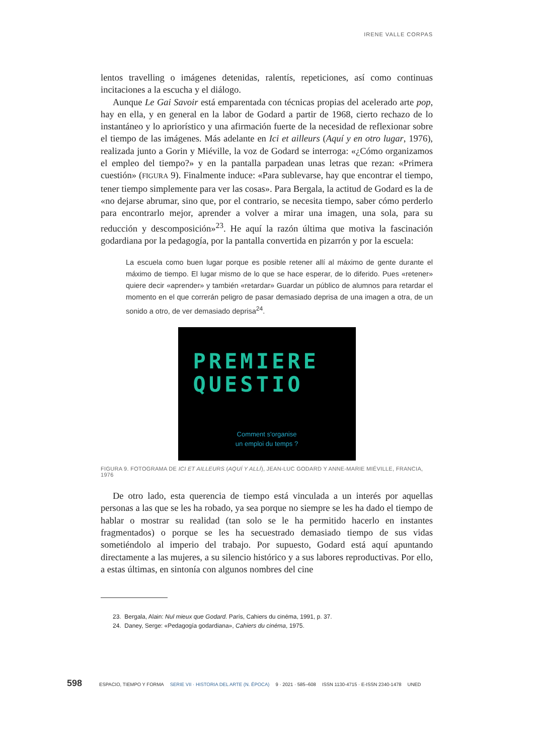IRENE VALLE CORPAS
lentos travelling o imágenes detenidas, ralentís, repeticiones, así como continuas incitaciones a la escucha y el diálogo.
Aunque Le Gai Savoir está emparentada con técnicas propias del acelerado arte pop, hay en ella, y en general en la labor de Godard a partir de 1968, cierto rechazo de lo instantáneo y lo apriorístico y una afirmación fuerte de la necesidad de reflexionar sobre el tiempo de las imágenes. Más adelante en Ici et ailleurs (Aquí y en otro lugar, 1976), realizada junto a Gorin y Miéville, la voz de Godard se interroga: «¿Cómo organizamos el empleo del tiempo?» y en la pantalla parpadean unas letras que rezan: «Primera cuestión» (FIGURA 9). Finalmente induce: «Para sublevarse, hay que encontrar el tiempo, tener tiempo simplemente para ver las cosas». Para Bergala, la actitud de Godard es la de «no dejarse abrumar, sino que, por el contrario, se necesita tiempo, saber cómo perderlo para encontrarlo mejor, aprender a volver a mirar una imagen, una sola, para su reducción y descomposición»<sup>23</sup>. He aquí la razón última que motiva la fascinación godardiana por la pedagogía, por la pantalla convertida en pizarrón y por la escuela:
La escuela como buen lugar porque es posible retener allí al máximo de gente durante el máximo de tiempo. El lugar mismo de lo que se hace esperar, de lo diferido. Pues «retener» quiere decir «aprender» y también «retardar» Guardar un público de alumnos para retardar el momento en el que correrán peligro de pasar demasiado deprisa de una imagen a otra, de un sonido a otro, de ver demasiado deprisa<sup>24</sup>.
PREMIERE
QUESTIO
Comment s'organise
un emploi du temps ?
FIGURA 9. FOTOGRAMA DE ICI ET AILLEURS (AQUÍ Y ALLÍ), JEAN-LUC GODARD Y ANNE-MARIE MIÉVILLE, FRANCIA, 1976
De otro lado, esta querencia de tiempo está vinculada a un interés por aquellas personas a las que se les ha robado, ya sea porque no siempre se les ha dado el tiempo de hablar o mostrar su realidad (tan solo se le ha permitido hacerlo en instantes fragmentados) o porque se les ha secuestrado demasiado tiempo de sus vidas sometiéndolo al imperio del trabajo. Por supuesto, Godard está aquí apuntando directamente a las mujeres, a su silencio histórico y a sus labores reproductivas. Por ello, a estas últimas, en sintonía con algunos nombres del cine
23. Bergala, Alain: Nul mieux que Godard. París, Cahiers du cinéma, 1991, p. 37.
24. Daney, Serge: «Pedagogía godardiana», Cahiers du cinéma, 1975.
598 ESPACIO, TIEMPO Y FORMA SERIE VII · HISTORIA DEL ARTE (N. ÉPOCA) 9 · 2021 · 585–608 ISSN 1130-4715 · E-ISSN 2340-1478 UNED